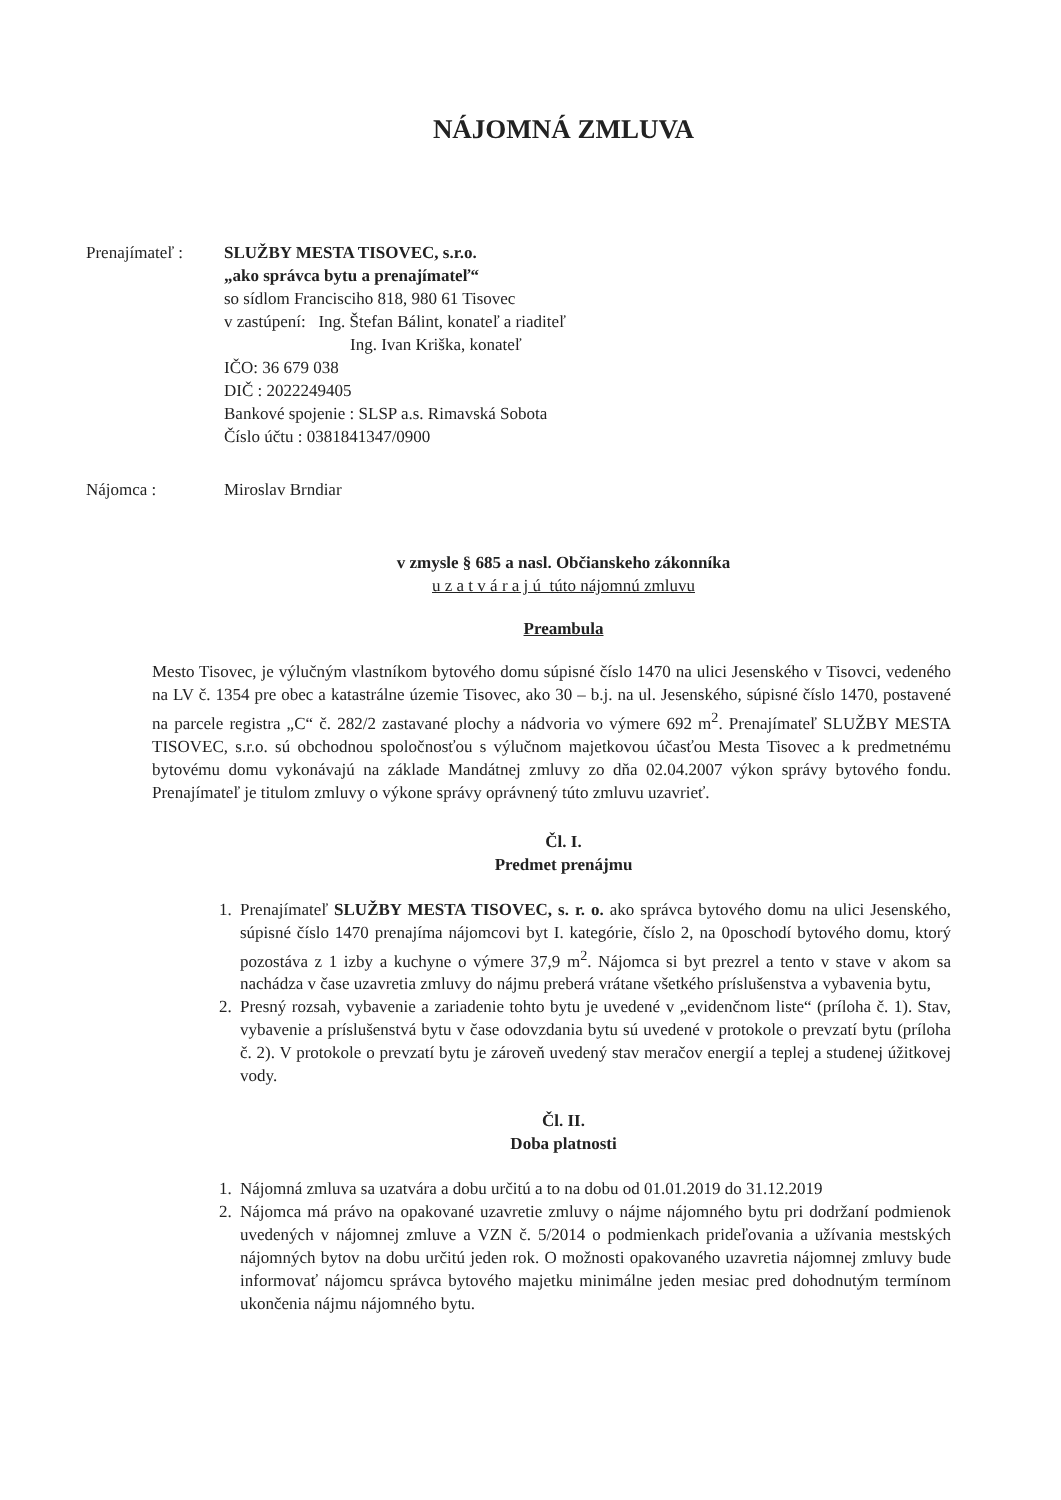NÁJOMNÁ ZMLUVA
Prenajímateľ :
SLUŽBY MESTA TISOVEC, s.r.o.
„ako správca bytu a prenajímateľ“
so sídlom Francisciho 818, 980 61 Tisovec
v zastúpení: Ing. Štefan Bálint, konateľ a riaditeľ
Ing. Ivan Kriška, konateľ
IČO: 36 679 038
DIČ : 2022249405
Bankové spojenie : SLSP a.s. Rimavská Sobota
Číslo účtu : 0381841347/0900
Nájomca : Miroslav Brndiar
v zmysle § 685 a nasl. Občianskeho zákonníka
u z a t v á r a j ú túto nájomnú zmluvu
Preambula
Mesto Tisovec, je výlučným vlastníkom bytového domu súpisné číslo 1470 na ulici Jesenského v Tisovci, vedeného na LV č. 1354 pre obec a katastrálne územie Tisovec, ako 30 – b.j. na ul. Jesenského, súpisné číslo 1470, postavené na parcele registra „C“ č. 282/2 zastavané plochy a nádvoria vo výmere 692 m<sup>2</sup>. Prenajímateľ SLUŽBY MESTA TISOVEC, s.r.o. sú obchodnou spoločnosťou s výlučnom majetkovou účasťou Mesta Tisovec a k predmetnému bytovému domu vykonávajú na základe Mandátnej zmluvy zo dňa 02.04.2007 výkon správy bytového fondu. Prenajímateľ je titulom zmluvy o výkone správy oprávnený túto zmluvu uzavrieť.
Čl. I.
Predmet prenájmu
1. Prenajímateľ SLUŽBY MESTA TISOVEC, s. r. o. ako správca bytového domu na ulici Jesenského, súpisné číslo 1470 prenajíma nájomcovi byt I. kategórie, číslo 2, na 0poschodí bytového domu, ktorý pozostáva z 1 izby a kuchyne o výmere 37,9 m<sup>2</sup>. Nájomca si byt prezrel a tento v stave v akom sa nachádza v čase uzavretia zmluvy do nájmu preberá vrátane všetkého príslušenstva a vybavenia bytu,
2. Presný rozsah, vybavenie a zariadenie tohto bytu je uvedené v „evidenčnom liste“ (príloha č. 1). Stav, vybavenie a príslušenstvá bytu v čase odovzdania bytu sú uvedené v protokole o prevzatí bytu (príloha č. 2). V protokole o prevzatí bytu je zároveň uvedený stav meračov energií a teplej a studenej úžitkovej vody.
Čl. II.
Doba platnosti
1. Nájomná zmluva sa uzatvára a dobu určitú a to na dobu od 01.01.2019 do 31.12.2019
2. Nájomca má právo na opakované uzavretie zmluvy o nájme nájomného bytu pri dodržaní podmienok uvedených v nájomnej zmluve a VZN č. 5/2014 o podmienkach prideľovania a užívania mestských nájomných bytov na dobu určitú jeden rok. O možnosti opakovaného uzavretia nájomnej zmluvy bude informovať nájomcu správca bytového majetku minimálne jeden mesiac pred dohodnutým termínom ukončenia nájmu nájomného bytu.